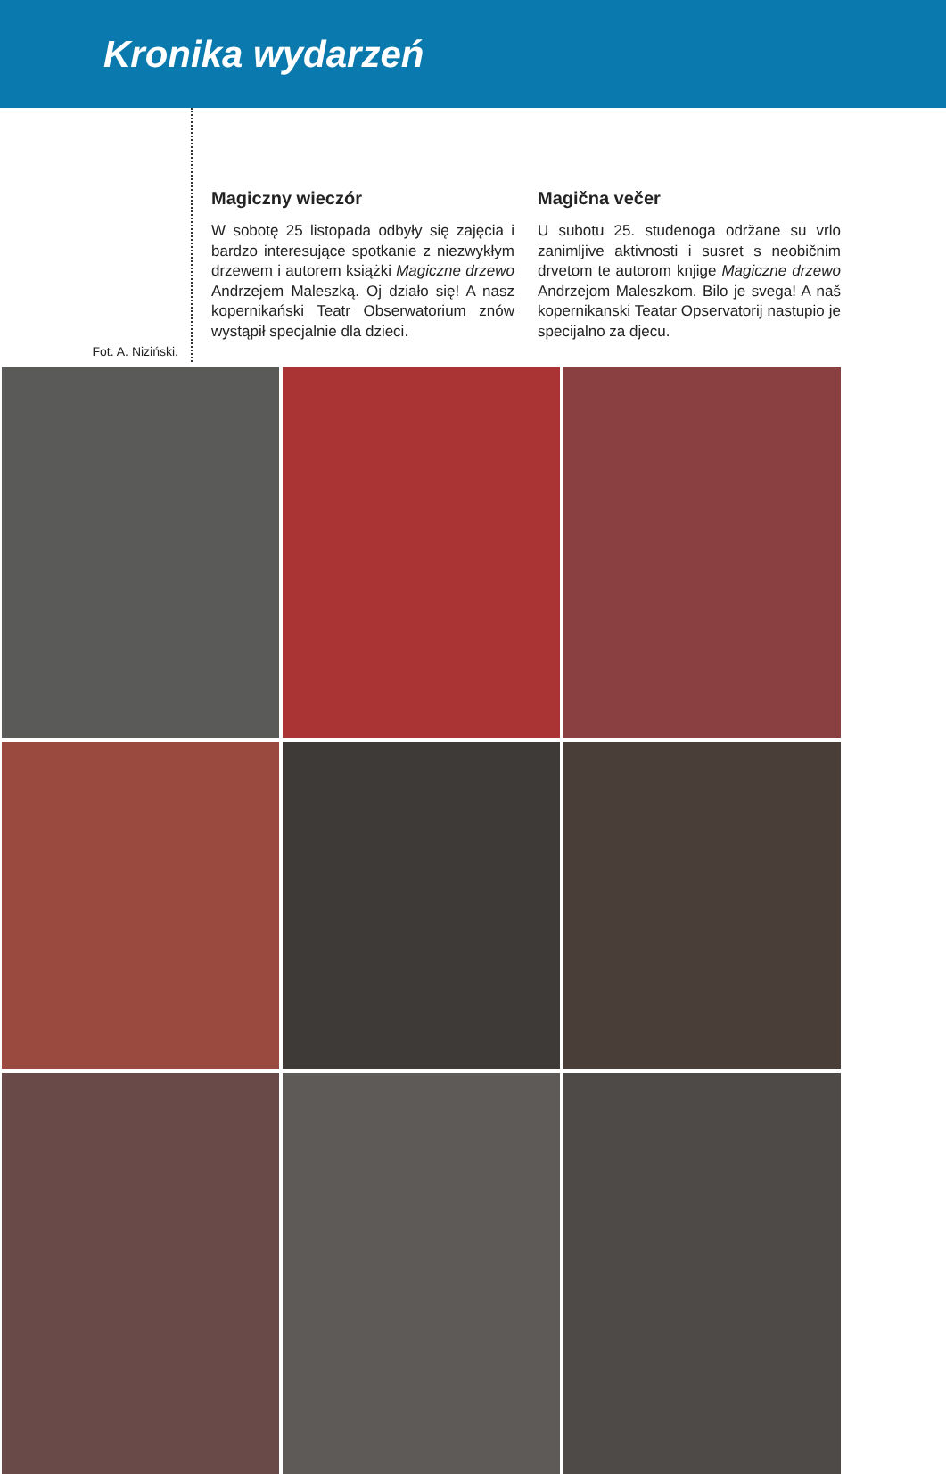Kronika wydarzeń
Fot. A. Niziński.
Magiczny wieczór
W sobotę 25 listopada odbyły się zajęcia i bardzo interesujące spotkanie z niezwykłym drzewem i autorem książki Magiczne drzewo Andrzejem Maleszką. Oj działo się! A nasz kopernikański Teatr Obserwatorium znów wystąpił specjalnie dla dzieci.
Magična večer
U subotu 25. studenoga održane su vrlo zanimljive aktivnosti i susret s neobičnim drvetom te autorom knjige Magiczne drzewo Andrzejom Maleszkom. Bilo je svega! A naš kopernikanski Teatar Opservatorij nastupio je specijalno za djecu.